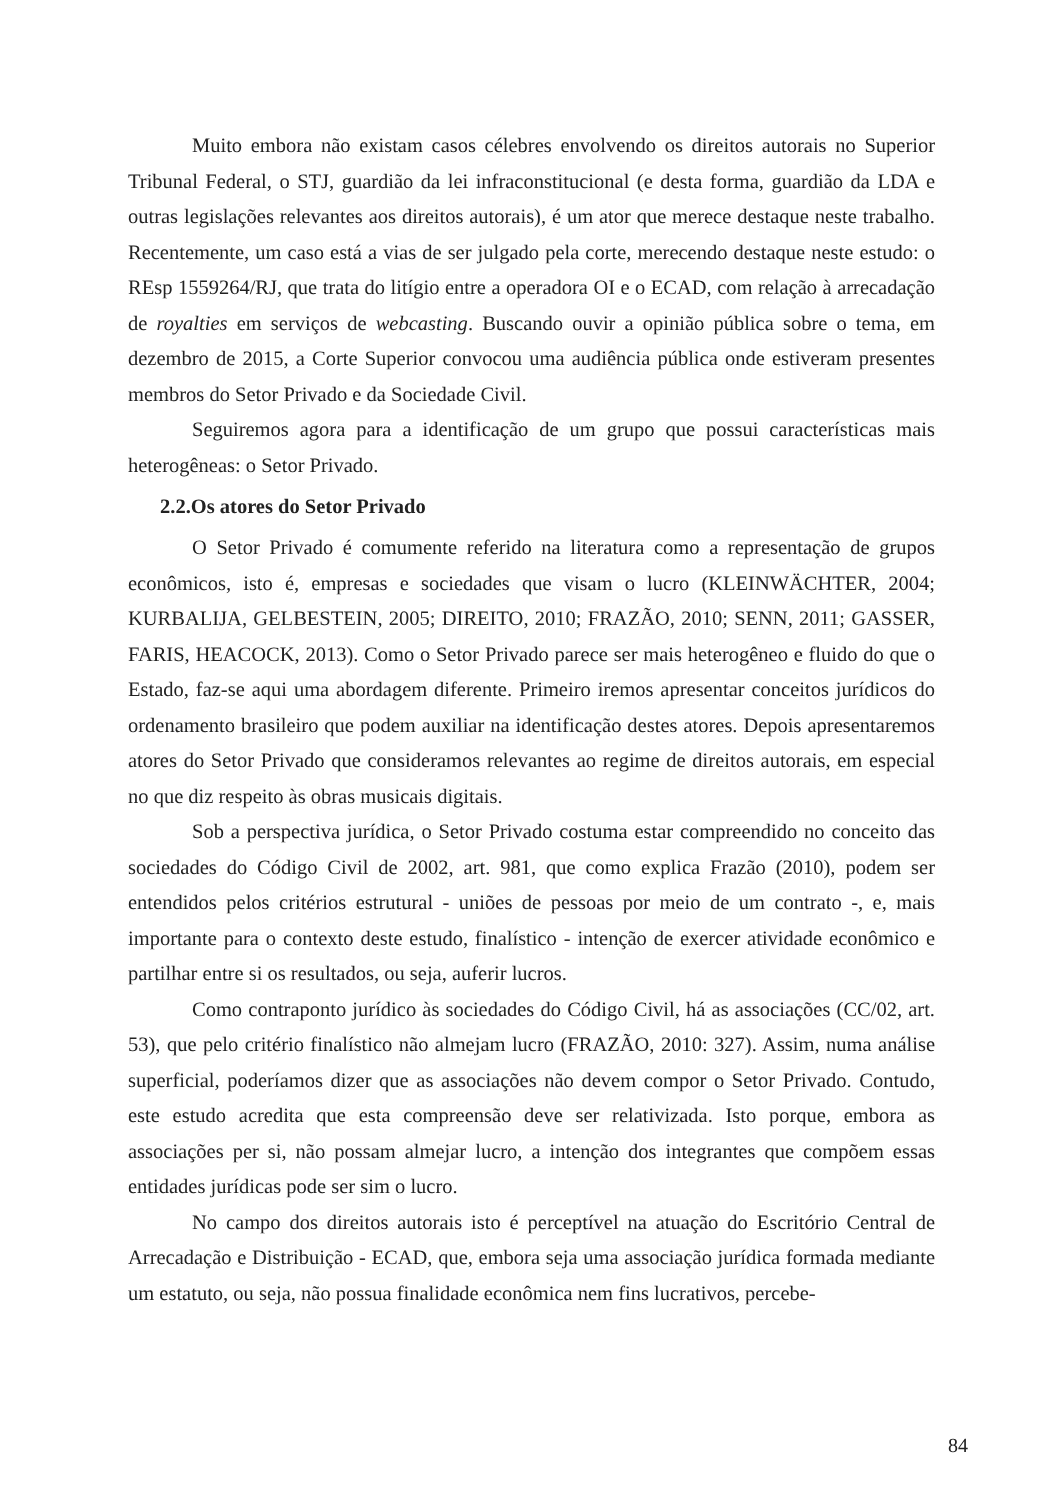Muito embora não existam casos célebres envolvendo os direitos autorais no Superior Tribunal Federal, o STJ, guardião da lei infraconstitucional (e desta forma, guardião da LDA e outras legislações relevantes aos direitos autorais), é um ator que merece destaque neste trabalho. Recentemente, um caso está a vias de ser julgado pela corte, merecendo destaque neste estudo: o REsp 1559264/RJ, que trata do litígio entre a operadora OI e o ECAD, com relação à arrecadação de royalties em serviços de webcasting. Buscando ouvir a opinião pública sobre o tema, em dezembro de 2015, a Corte Superior convocou uma audiência pública onde estiveram presentes membros do Setor Privado e da Sociedade Civil.
Seguiremos agora para a identificação de um grupo que possui características mais heterogêneas: o Setor Privado.
2.2.Os atores do Setor Privado
O Setor Privado é comumente referido na literatura como a representação de grupos econômicos, isto é, empresas e sociedades que visam o lucro (KLEINWÄCHTER, 2004; KURBALIJA, GELBESTEIN, 2005; DIREITO, 2010; FRAZÃO, 2010; SENN, 2011; GASSER, FARIS, HEACOCK, 2013). Como o Setor Privado parece ser mais heterogêneo e fluido do que o Estado, faz-se aqui uma abordagem diferente. Primeiro iremos apresentar conceitos jurídicos do ordenamento brasileiro que podem auxiliar na identificação destes atores. Depois apresentaremos atores do Setor Privado que consideramos relevantes ao regime de direitos autorais, em especial no que diz respeito às obras musicais digitais.
Sob a perspectiva jurídica, o Setor Privado costuma estar compreendido no conceito das sociedades do Código Civil de 2002, art. 981, que como explica Frazão (2010), podem ser entendidos pelos critérios estrutural - uniões de pessoas por meio de um contrato -, e, mais importante para o contexto deste estudo, finalístico - intenção de exercer atividade econômico e partilhar entre si os resultados, ou seja, auferir lucros.
Como contraponto jurídico às sociedades do Código Civil, há as associações (CC/02, art. 53), que pelo critério finalístico não almejam lucro (FRAZÃO, 2010: 327). Assim, numa análise superficial, poderíamos dizer que as associações não devem compor o Setor Privado. Contudo, este estudo acredita que esta compreensão deve ser relativizada. Isto porque, embora as associações per si, não possam almejar lucro, a intenção dos integrantes que compõem essas entidades jurídicas pode ser sim o lucro.
No campo dos direitos autorais isto é perceptível na atuação do Escritório Central de Arrecadação e Distribuição - ECAD, que, embora seja uma associação jurídica formada mediante um estatuto, ou seja, não possua finalidade econômica nem fins lucrativos, percebe-
84